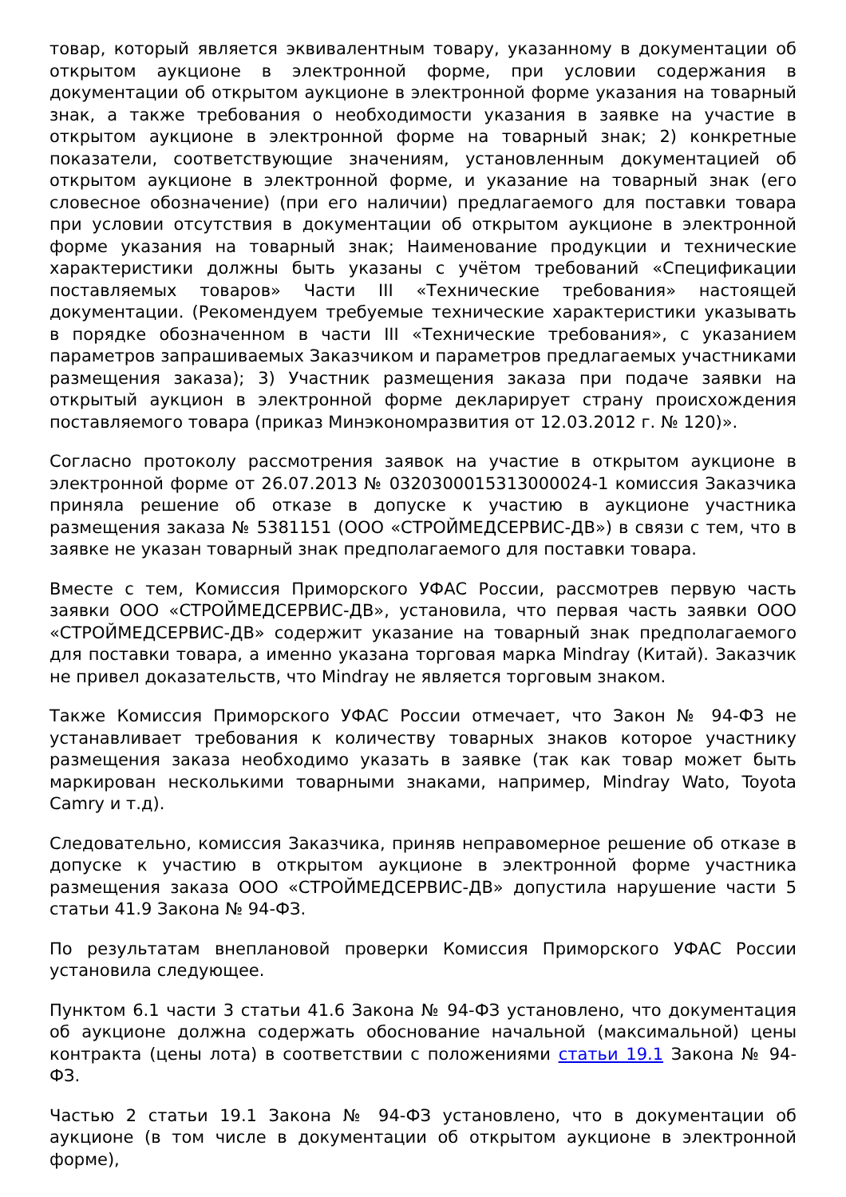товар, который является эквивалентным товару, указанному в документации об открытом аукционе в электронной форме, при условии содержания в документации об открытом аукционе в электронной форме указания на товарный знак, а также требования о необходимости указания в заявке на участие в открытом аукционе в электронной форме на товарный знак; 2) конкретные показатели, соответствующие значениям, установленным документацией об открытом аукционе в электронной форме, и указание на товарный знак (его словесное обозначение) (при его наличии) предлагаемого для поставки товара при условии отсутствия в документации об открытом аукционе в электронной форме указания на товарный знак; Наименование продукции и технические характеристики должны быть указаны с учётом требований «Спецификации поставляемых товаров» Части III «Технические требования» настоящей документации. (Рекомендуем требуемые технические характеристики указывать в порядке обозначенном в части III «Технические требования», с указанием параметров запрашиваемых Заказчиком и параметров предлагаемых участниками размещения заказа); 3) Участник размещения заказа при подаче заявки на открытый аукцион в электронной форме декларирует страну происхождения поставляемого товара (приказ Минэкономразвития от 12.03.2012 г. № 120)».
Согласно протоколу рассмотрения заявок на участие в открытом аукционе в электронной форме от 26.07.2013 № 0320300015313000024-1 комиссия Заказчика приняла решение об отказе в допуске к участию в аукционе участника размещения заказа № 5381151 (ООО «СТРОЙМЕДСЕРВИС-ДВ») в связи с тем, что в заявке не указан товарный знак предполагаемого для поставки товара.
Вместе с тем, Комиссия Приморского УФАС России, рассмотрев первую часть заявки ООО «СТРОЙМЕДСЕРВИС-ДВ», установила, что первая часть заявки ООО «СТРОЙМЕДСЕРВИС-ДВ» содержит указание на товарный знак предполагаемого для поставки товара, а именно указана торговая марка Mindray (Китай). Заказчик не привел доказательств, что Mindray не является торговым знаком.
Также Комиссия Приморского УФАС России отмечает, что Закон № 94-ФЗ не устанавливает требования к количеству товарных знаков которое участнику размещения заказа необходимо указать в заявке (так как товар может быть маркирован несколькими товарными знаками, например, Mindray Wato, Toyota Camry и т.д).
Следовательно, комиссия Заказчика, приняв неправомерное решение об отказе в допуске к участию в открытом аукционе в электронной форме участника размещения заказа ООО «СТРОЙМЕДСЕРВИС-ДВ» допустила нарушение части 5 статьи 41.9 Закона № 94-ФЗ.
По результатам внеплановой проверки Комиссия Приморского УФАС России установила следующее.
Пунктом 6.1 части 3 статьи 41.6 Закона № 94-ФЗ установлено, что документация об аукционе должна содержать обоснование начальной (максимальной) цены контракта (цены лота) в соответствии с положениями статьи 19.1 Закона № 94-ФЗ.
Частью 2 статьи 19.1 Закона № 94-ФЗ установлено, что в документации об аукционе (в том числе в документации об открытом аукционе в электронной форме),